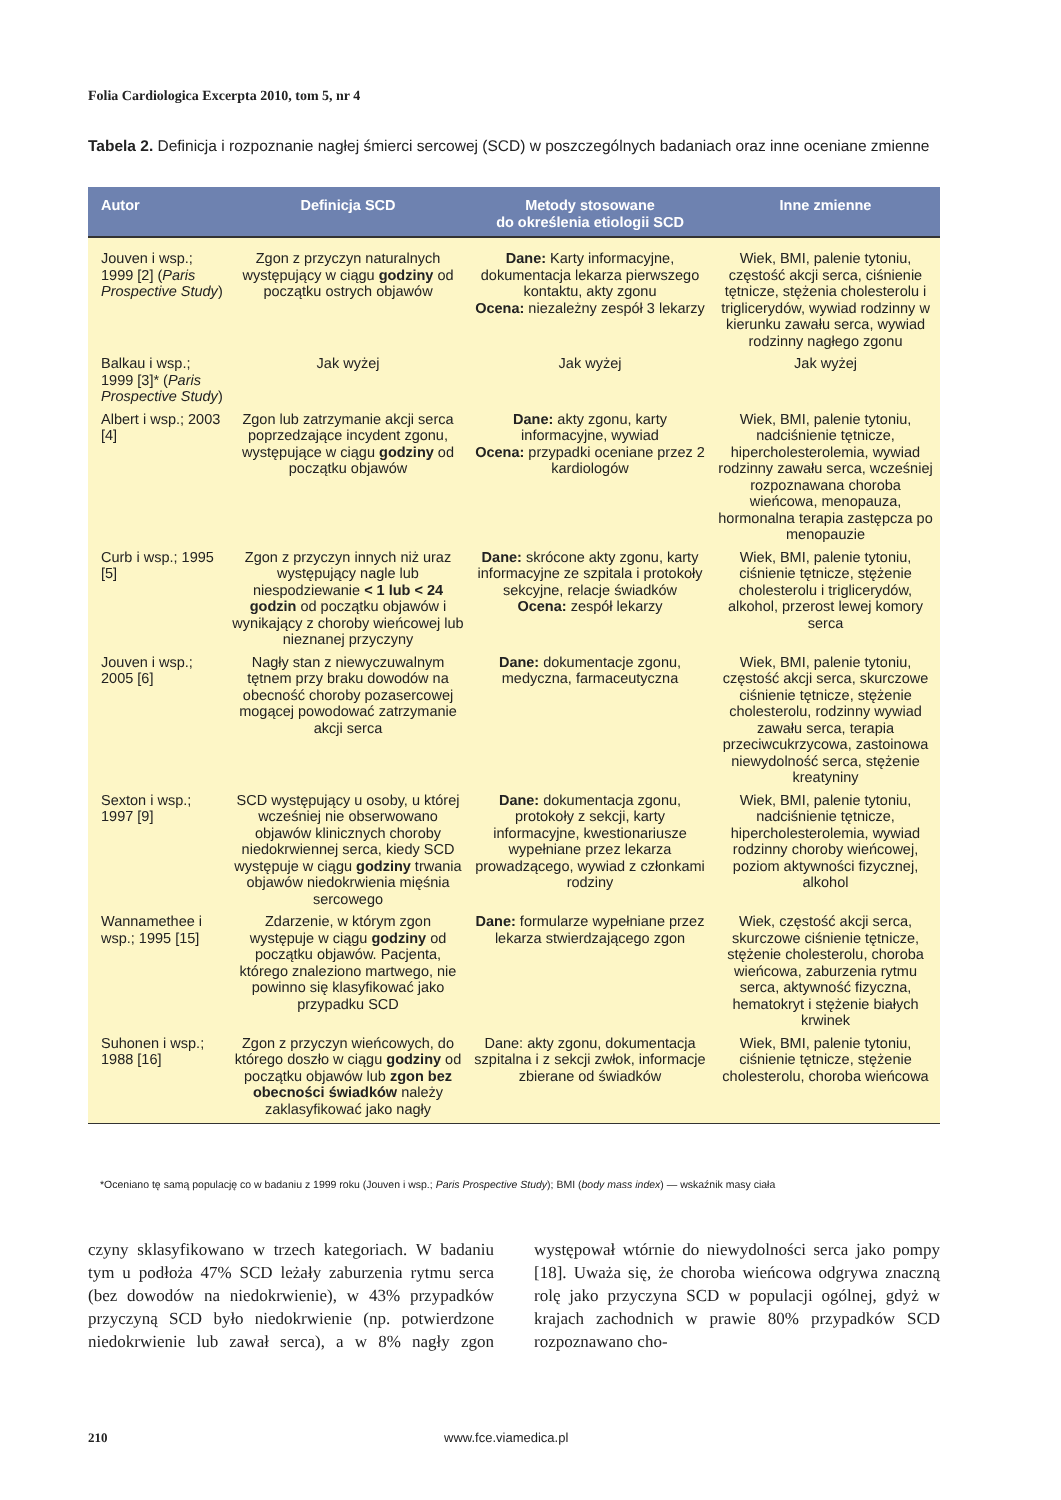Folia Cardiologica Excerpta 2010, tom 5, nr 4
Tabela 2. Definicja i rozpoznanie nagłej śmierci sercowej (SCD) w poszczególnych badaniach oraz inne oceniane zmienne
| Autor | Definicja SCD | Metody stosowane do określenia etiologii SCD | Inne zmienne |
| --- | --- | --- | --- |
| Jouven i wsp.; 1999 [2] ( Paris Prospective Study ) | Zgon z przyczyn naturalnych występujący w ciągu godziny od początku ostrych objawów | Dane: Karty informacyjne, dokumentacja lekarza pierwszego kontaktu, akty zgonu Ocena: niezależny zespół 3 lekarzy | Wiek, BMI, palenie tytoniu, częstość akcji serca, ciśnienie tętnicze, stężenia cholesterolu i triglicerydów, wywiad rodzinny w kierunku zawału serca, wywiad rodzinny nagłego zgonu |
| Balkau i wsp.; 1999 [3]* ( Paris Prospective Study ) | Jak wyżej | Jak wyżej | Jak wyżej |
| Albert i wsp.; 2003 [4] | Zgon lub zatrzymanie akcji serca poprzedzające incydent zgonu, występujące w ciągu godziny od początku objawów | Dane: akty zgonu, karty informacyjne, wywiad Ocena: przypadki oceniane przez 2 kardiologów | Wiek, BMI, palenie tytoniu, nadciśnienie tętnicze, hipercholesterolemia, wywiad rodzinny zawału serca, wcześniej rozpoznawana choroba wieńcowa, menopauza, hormonalna terapia zastępcza po menopauzie |
| Curb i wsp.; 1995 [5] | Zgon z przyczyn innych niż uraz występujący nagle lub niespodziewanie < 1 lub < 24 godzin od początku objawów i wynikający z choroby wieńcowej lub nieznanej przyczyny | Dane: skrócone akty zgonu, karty informacyjne ze szpitala i protokoły sekcyjne, relacje świadków Ocena: zespół lekarzy | Wiek, BMI, palenie tytoniu, ciśnienie tętnicze, stężenie cholesterolu i triglicerydów, alkohol, przerost lewej komory serca |
| Jouven i wsp.; 2005 [6] | Nagły stan z niewyczuwalnym tętnem przy braku dowodów na obecność choroby pozasercowej mogącej powodować zatrzymanie akcji serca | Dane: dokumentacje zgonu, medyczna, farmaceutyczna | Wiek, BMI, palenie tytoniu, częstość akcji serca, skurczowe ciśnienie tętnicze, stężenie cholesterolu, rodzinny wywiad zawału serca, terapia przeciwcukrzycowa, zastoinowa niewydolność serca, stężenie kreatyniny |
| Sexton i wsp.; 1997 [9] | SCD występujący u osoby, u której wcześniej nie obserwowano objawów klinicznych choroby niedokrwiennej serca, kiedy SCD występuje w ciągu godziny trwania objawów niedokrwienia mięśnia sercowego | Dane: dokumentacja zgonu, protokoły z sekcji, karty informacyjne, kwestionariusze wypełniane przez lekarza prowadzącego, wywiad z członkami rodziny | Wiek, BMI, palenie tytoniu, nadciśnienie tętnicze, hipercholesterolemia, wywiad rodzinny choroby wieńcowej, poziom aktywności fizycznej, alkohol |
| Wannamethee i wsp.; 1995 [15] | Zdarzenie, w którym zgon występuje w ciągu godziny od początku objawów. Pacjenta, którego znaleziono martwego, nie powinno się klasyfikować jako przypadku SCD | Dane: formularze wypełniane przez lekarza stwierdzającego zgon | Wiek, częstość akcji serca, skurczowe ciśnienie tętnicze, stężenie cholesterolu, choroba wieńcowa, zaburzenia rytmu serca, aktywność fizyczna, hematokryt i stężenie białych krwinek |
| Suhonen i wsp.; 1988 [16] | Zgon z przyczyn wieńcowych, do którego doszło w ciągu godziny od początku objawów lub zgon bez obecności świadków należy zaklasyfikować jako nagły | Dane: akty zgonu, dokumentacja szpitalna i z sekcji zwłok, informacje zbierane od świadków | Wiek, BMI, palenie tytoniu, ciśnienie tętnicze, stężenie cholesterolu, choroba wieńcowa |
*Oceniano tę samą populację co w badaniu z 1999 roku (Jouven i wsp.; Paris Prospective Study); BMI (body mass index) — wskaźnik masy ciała
czyny sklasyfikowano w trzech kategoriach. W badaniu tym u podłoża 47% SCD leżały zaburzenia rytmu serca (bez dowodów na niedokrwienie), w 43% przypadków przyczyną SCD było niedokrwienie (np. potwierdzone niedokrwienie lub zawał serca), a w 8% nagły zgon występował wtórnie do niewydolności serca jako pompy [18]. Uważa się, że choroba wieńcowa odgrywa znaczną rolę jako przyczyna SCD w populacji ogólnej, gdyż w krajach zachodnich w prawie 80% przypadków SCD rozpoznawano cho-
210 www.fce.viamedica.pl